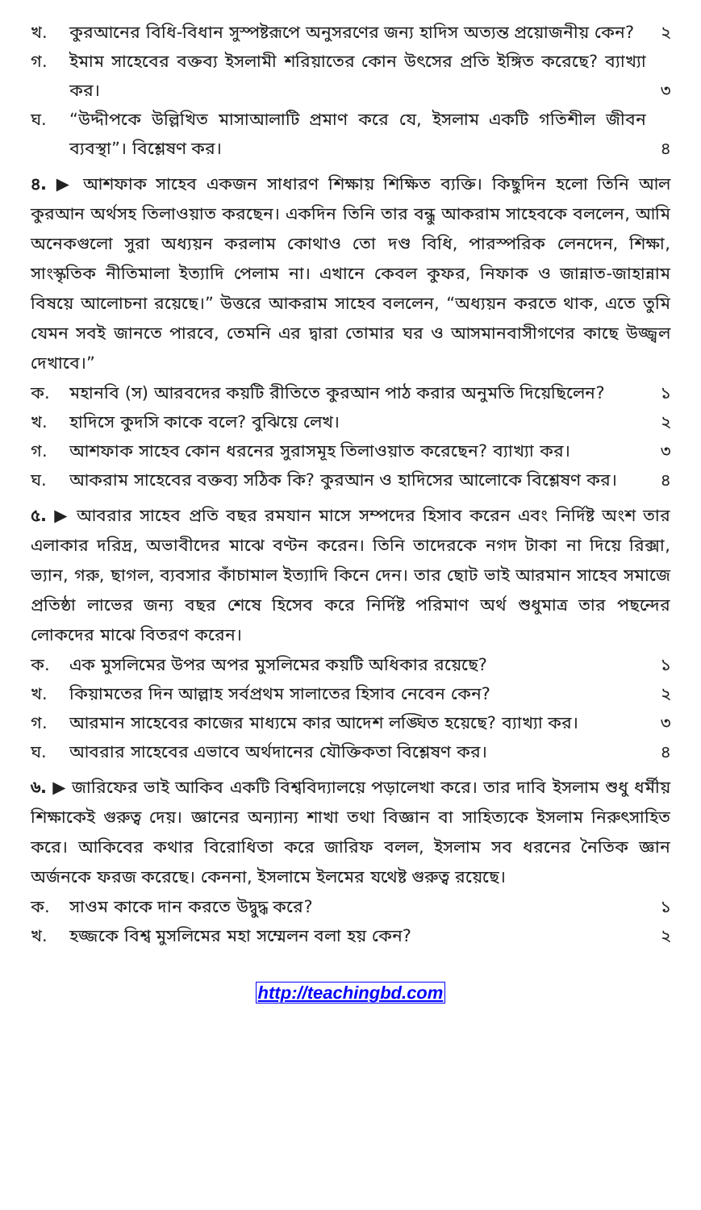খ. কুরআনের বিধি-বিধান সুস্পষ্টরূপে অনুসরণের জন্য হাদিস অত্যন্ত প্রয়োজনীয় কেন?
২
গ. ইমাম সাহেবের বক্তব্য ইসলামী শরিয়াতের কোন উৎসের প্রতি ইঙ্গিত করেছে? ব্যাখ্যা কর।
৩
ঘ. “উদ্দীপকে উল্লিখিত মাসাআলাটি প্রমাণ করে যে, ইসলাম একটি গতিশীল জীবন ব্যবস্থা”। বিশ্লেষণ কর।
৪
৪. ▶ আশফাক সাহেব একজন সাধারণ শিক্ষায় শিক্ষিত ব্যক্তি। কিছুদিন হলো তিনি আল কুরআন অর্থসহ তিলাওয়াত করছেন। একদিন তিনি তার বন্ধু আকরাম সাহেবকে বললেন, আমি অনেকগুলো সুরা অধ্যয়ন করলাম কোথাও তো দণ্ড বিধি, পারস্পরিক লেনদেন, শিক্ষা, সাংস্কৃতিক নীতিমালা ইত্যাদি পেলাম না। এখানে কেবল কুফর, নিফাক ও জান্নাত-জাহান্নাম বিষয়ে আলোচনা রয়েছে।” উত্তরে আকরাম সাহেব বললেন, “অধ্যয়ন করতে থাক, এতে তুমি যেমন সবই জানতে পারবে, তেমনি এর দ্বারা তোমার ঘর ও আসমানবাসীগণের কাছে উজ্জ্বল দেখাবে।”
ক. মহানবি (স) আরবদের কয়টি রীতিতে কুরআন পাঠ করার অনুমতি দিয়েছিলেন?
১
খ. হাদিসে কুদসি কাকে বলে? বুঝিয়ে লেখ।
২
গ. আশফাক সাহেব কোন ধরনের সুরাসমূহ তিলাওয়াত করেছেন? ব্যাখ্যা কর।
৩
ঘ. আকরাম সাহেবের বক্তব্য সঠিক কি? কুরআন ও হাদিসের আলোকে বিশ্লেষণ কর।
৪
৫. ▶ আবরার সাহেব প্রতি বছর রমযান মাসে সম্পদের হিসাব করেন এবং নির্দিষ্ট অংশ তার এলাকার দরিদ্র, অভাবীদের মাঝে বণ্টন করেন। তিনি তাদেরকে নগদ টাকা না দিয়ে রিক্সা, ভ্যান, গরু, ছাগল, ব্যবসার কাঁচামাল ইত্যাদি কিনে দেন। তার ছোট ভাই আরমান সাহেব সমাজে প্রতিষ্ঠা লাভের জন্য বছর শেষে হিসেব করে নির্দিষ্ট পরিমাণ অর্থ শুধুমাত্র তার পছন্দের লোকদের মাঝে বিতরণ করেন।
ক. এক মুসলিমের উপর অপর মুসলিমের কয়টি অধিকার রয়েছে?
১
খ. কিয়ামতের দিন আল্লাহ সর্বপ্রথম সালাতের হিসাব নেবেন কেন?
২
গ. আরমান সাহেবের কাজের মাধ্যমে কার আদেশ লঙ্ঘিত হয়েছে? ব্যাখ্যা কর।
৩
ঘ. আবরার সাহেবের এভাবে অর্থদানের যৌক্তিকতা বিশ্লেষণ কর।
৪
৬. ▶ জারিফের ভাই আকিব একটি বিশ্ববিদ্যালয়ে পড়ালেখা করে। তার দাবি ইসলাম শুধু ধর্মীয় শিক্ষাকেই গুরুত্ব দেয়। জ্ঞানের অন্যান্য শাখা তথা বিজ্ঞান বা সাহিত্যকে ইসলাম নিরুৎসাহিত করে। আকিবের কথার বিরোধিতা করে জারিফ বলল, ইসলাম সব ধরনের নৈতিক জ্ঞান অর্জনকে ফরজ করেছে। কেননা, ইসলামে ইলমের যথেষ্ট গুরুত্ব রয়েছে।
ক. সাওম কাকে দান করতে উদ্বুদ্ধ করে?
১
খ. হজ্জকে বিশ্ব মুসলিমের মহা সম্মেলন বলা হয় কেন?
২
http://teachingbd.com